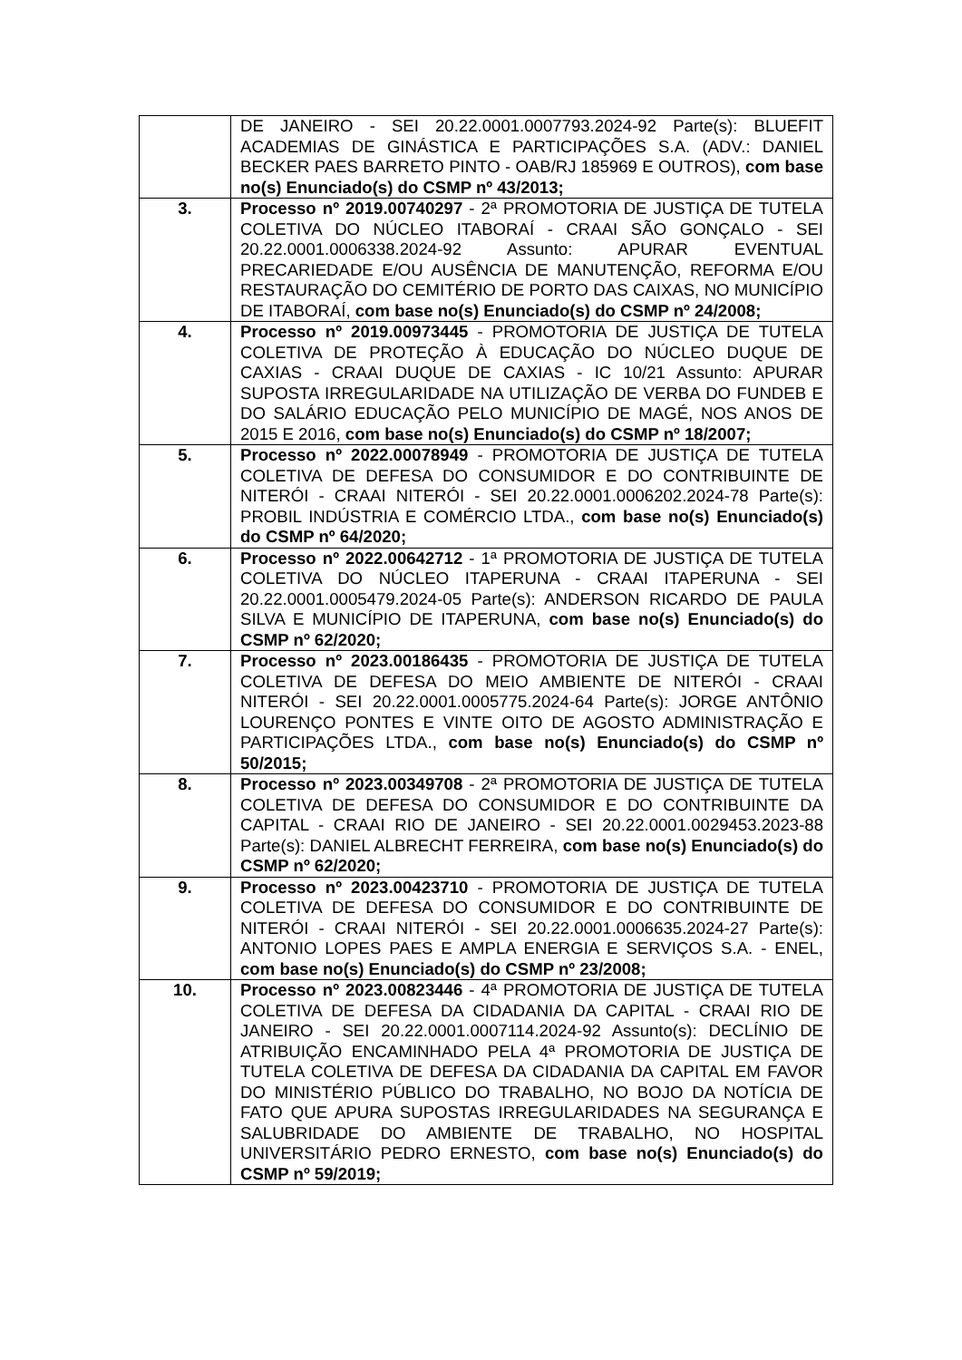| | DE JANEIRO - SEI 20.22.0001.0007793.2024-92 Parte(s): BLUEFIT ACADEMIAS DE GINÁSTICA E PARTICIPAÇÕES S.A. (ADV.: DANIEL BECKER PAES BARRETO PINTO - OAB/RJ 185969 E OUTROS), com base no(s) Enunciado(s) do CSMP nº 43/2013; |
| 3. | Processo nº 2019.00740297 - 2ª PROMOTORIA DE JUSTIÇA DE TUTELA COLETIVA DO NÚCLEO ITABORAÍ - CRAAI SÃO GONÇALO - SEI 20.22.0001.0006338.2024-92 Assunto: APURAR EVENTUAL PRECARIEDADE E/OU AUSÊNCIA DE MANUTENÇÃO, REFORMA E/OU RESTAURAÇÃO DO CEMITÉRIO DE PORTO DAS CAIXAS, NO MUNICÍPIO DE ITABORAÍ, com base no(s) Enunciado(s) do CSMP nº 24/2008; |
| 4. | Processo nº 2019.00973445 - PROMOTORIA DE JUSTIÇA DE TUTELA COLETIVA DE PROTEÇÃO À EDUCAÇÃO DO NÚCLEO DUQUE DE CAXIAS - CRAAI DUQUE DE CAXIAS - IC 10/21 Assunto: APURAR SUPOSTA IRREGULARIDADE NA UTILIZAÇÃO DE VERBA DO FUNDEB E DO SALÁRIO EDUCAÇÃO PELO MUNICÍPIO DE MAGÉ, NOS ANOS DE 2015 E 2016, com base no(s) Enunciado(s) do CSMP nº 18/2007; |
| 5. | Processo nº 2022.00078949 - PROMOTORIA DE JUSTIÇA DE TUTELA COLETIVA DE DEFESA DO CONSUMIDOR E DO CONTRIBUINTE DE NITERÓI - CRAAI NITERÓI - SEI 20.22.0001.0006202.2024-78 Parte(s): PROBIL INDÚSTRIA E COMÉRCIO LTDA., com base no(s) Enunciado(s) do CSMP nº 64/2020; |
| 6. | Processo nº 2022.00642712 - 1ª PROMOTORIA DE JUSTIÇA DE TUTELA COLETIVA DO NÚCLEO ITAPERUNA - CRAAI ITAPERUNA - SEI 20.22.0001.0005479.2024-05 Parte(s): ANDERSON RICARDO DE PAULA SILVA E MUNICÍPIO DE ITAPERUNA, com base no(s) Enunciado(s) do CSMP nº 62/2020; |
| 7. | Processo nº 2023.00186435 - PROMOTORIA DE JUSTIÇA DE TUTELA COLETIVA DE DEFESA DO MEIO AMBIENTE DE NITERÓI - CRAAI NITERÓI - SEI 20.22.0001.0005775.2024-64 Parte(s): JORGE ANTÔNIO LOURENÇO PONTES E VINTE OITO DE AGOSTO ADMINISTRAÇÃO E PARTICIPAÇÕES LTDA., com base no(s) Enunciado(s) do CSMP nº 50/2015; |
| 8. | Processo nº 2023.00349708 - 2ª PROMOTORIA DE JUSTIÇA DE TUTELA COLETIVA DE DEFESA DO CONSUMIDOR E DO CONTRIBUINTE DA CAPITAL - CRAAI RIO DE JANEIRO - SEI 20.22.0001.0029453.2023-88 Parte(s): DANIEL ALBRECHT FERREIRA, com base no(s) Enunciado(s) do CSMP nº 62/2020; |
| 9. | Processo nº 2023.00423710 - PROMOTORIA DE JUSTIÇA DE TUTELA COLETIVA DE DEFESA DO CONSUMIDOR E DO CONTRIBUINTE DE NITERÓI - CRAAI NITERÓI - SEI 20.22.0001.0006635.2024-27 Parte(s): ANTONIO LOPES PAES E AMPLA ENERGIA E SERVIÇOS S.A. - ENEL, com base no(s) Enunciado(s) do CSMP nº 23/2008; |
| 10. | Processo nº 2023.00823446 - 4ª PROMOTORIA DE JUSTIÇA DE TUTELA COLETIVA DE DEFESA DA CIDADANIA DA CAPITAL - CRAAI RIO DE JANEIRO - SEI 20.22.0001.0007114.2024-92 Assunto(s): DECLÍNIO DE ATRIBUIÇÃO ENCAMINHADO PELA 4ª PROMOTORIA DE JUSTIÇA DE TUTELA COLETIVA DE DEFESA DA CIDADANIA DA CAPITAL EM FAVOR DO MINISTÉRIO PÚBLICO DO TRABALHO, NO BOJO DA NOTÍCIA DE FATO QUE APURA SUPOSTAS IRREGULARIDADES NA SEGURANÇA E SALUBRIDADE DO AMBIENTE DE TRABALHO, NO HOSPITAL UNIVERSITÁRIO PEDRO ERNESTO, com base no(s) Enunciado(s) do CSMP nº 59/2019; |